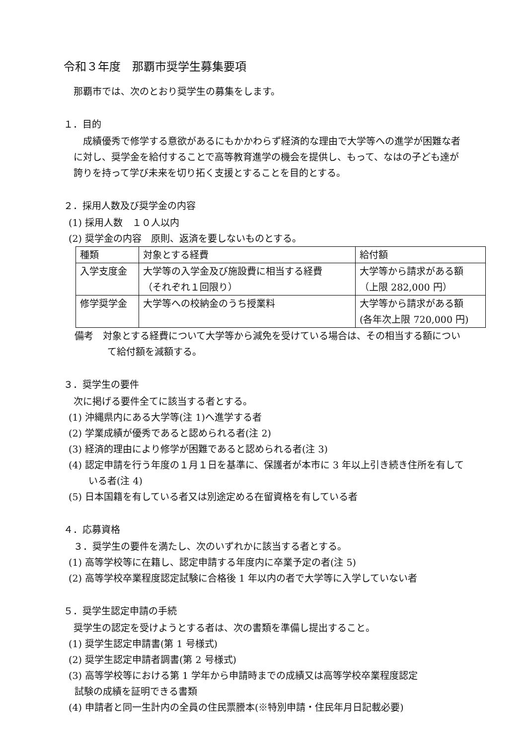令和３年度　那覇市奨学生募集要項
那覇市では、次のとおり奨学生の募集をします。
１．目的
　成績優秀で修学する意欲があるにもかかわらず経済的な理由で大学等への進学が困難な者に対し、奨学金を給付することで高等教育進学の機会を提供し、もって、なはの子ども達が誇りを持って学び未来を切り拓く支援とすることを目的とする。
２．採用人数及び奨学金の内容
(1) 採用人数　１０人以内
(2) 奨学金の内容　原則、返済を要しないものとする。
| 種類 | 対象とする経費 | 給付額 |
| 入学支度金 | 大学等の入学金及び施設費に相当する経費 （それぞれ１回限り） | 大学等から請求がある額 （上限 282,000 円） |
| 修学奨学金 | 大学等への校納金のうち授業料 | 大学等から請求がある額 (各年次上限 720,000 円) |
備考　対象とする経費について大学等から減免を受けている場合は、その相当する額について給付額を減額する。
３．奨学生の要件
次に掲げる要件全てに該当する者とする。
(1) 沖縄県内にある大学等(注 1)へ進学する者
(2) 学業成績が優秀であると認められる者(注 2)
(3) 経済的理由により修学が困難であると認められる者(注 3)
(4) 認定申請を行う年度の１月１日を基準に、保護者が本市に 3 年以上引き続き住所を有している者(注 4)
(5) 日本国籍を有している者又は別途定める在留資格を有している者
４．応募資格
３．奨学生の要件を満たし、次のいずれかに該当する者とする。
(1) 高等学校等に在籍し、認定申請する年度内に卒業予定の者(注 5)
(2) 高等学校卒業程度認定試験に合格後 1 年以内の者で大学等に入学していない者
５．奨学生認定申請の手続
奨学生の認定を受けようとする者は、次の書類を準備し提出すること。
(1) 奨学生認定申請書(第 1 号様式)
(2) 奨学生認定申請者調書(第 2 号様式)
(3) 高等学校等における第 1 学年から申請時までの成績又は高等学校卒業程度認定
試験の成績を証明できる書類
(4) 申請者と同一生計内の全員の住民票謄本(※特別申請・住民年月日記載必要)